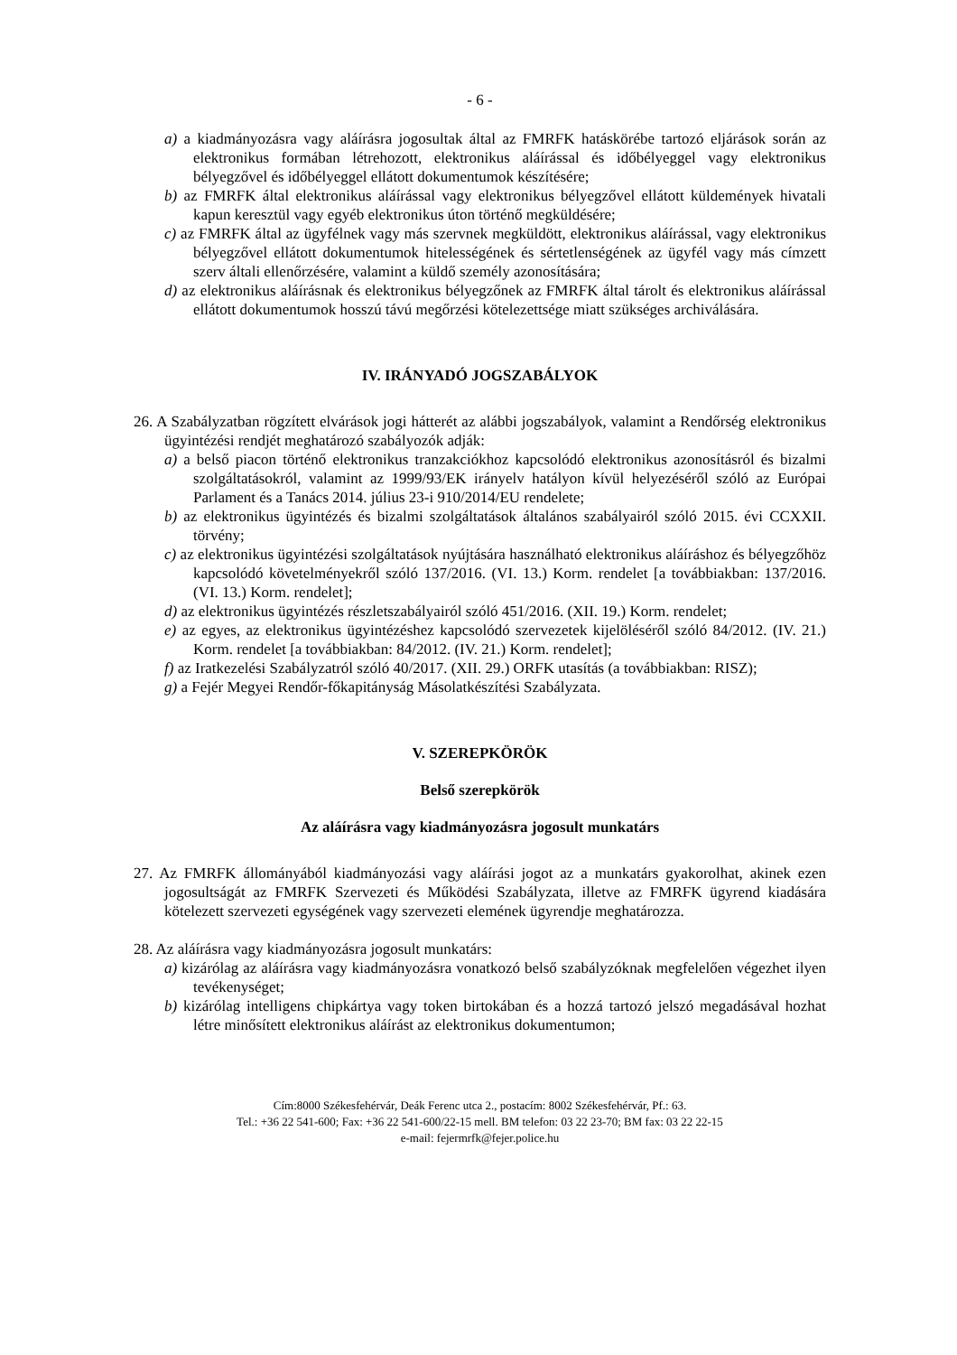- 6 -
a) a kiadmányozásra vagy aláírásra jogosultak által az FMRFK hatáskörébe tartozó eljárások során az elektronikus formában létrehozott, elektronikus aláírással és időbélyeggel vagy elektronikus bélyegzővel és időbélyeggel ellátott dokumentumok készítésére;
b) az FMRFK által elektronikus aláírással vagy elektronikus bélyegzővel ellátott küldemények hivatali kapun keresztül vagy egyéb elektronikus úton történő megküldésére;
c) az FMRFK által az ügyfélnek vagy más szervnek megküldött, elektronikus aláírással, vagy elektronikus bélyegzővel ellátott dokumentumok hitelességének és sértetlenségének az ügyfél vagy más címzett szerv általi ellenőrzésére, valamint a küldő személy azonosítására;
d) az elektronikus aláírásnak és elektronikus bélyegzőnek az FMRFK által tárolt és elektronikus aláírással ellátott dokumentumok hosszú távú megőrzési kötelezettsége miatt szükséges archiválására.
IV. IRÁNYADÓ JOGSZABÁLYOK
26. A Szabályzatban rögzített elvárások jogi hátterét az alábbi jogszabályok, valamint a Rendőrség elektronikus ügyintézési rendjét meghatározó szabályozók adják:
a) a belső piacon történő elektronikus tranzakciókhoz kapcsolódó elektronikus azonosításról és bizalmi szolgáltatásokról, valamint az 1999/93/EK irányelv hatályon kívül helyezéséről szóló az Európai Parlament és a Tanács 2014. július 23-i 910/2014/EU rendelete;
b) az elektronikus ügyintézés és bizalmi szolgáltatások általános szabályairól szóló 2015. évi CCXXII. törvény;
c) az elektronikus ügyintézési szolgáltatások nyújtására használható elektronikus aláíráshoz és bélyegzőhöz kapcsolódó követelményekről szóló 137/2016. (VI. 13.) Korm. rendelet [a továbbiakban: 137/2016. (VI. 13.) Korm. rendelet];
d) az elektronikus ügyintézés részletszabályairól szóló 451/2016. (XII. 19.) Korm. rendelet;
e) az egyes, az elektronikus ügyintézéshez kapcsolódó szervezetek kijelöléséről szóló 84/2012. (IV. 21.) Korm. rendelet [a továbbiakban: 84/2012. (IV. 21.) Korm. rendelet];
f) az Iratkezelési Szabályzatról szóló 40/2017. (XII. 29.) ORFK utasítás (a továbbiakban: RISZ);
g) a Fejér Megyei Rendőr-főkapitányság Másolatkészítési Szabályzata.
V. SZEREPKÖRÖK
Belső szerepkörök
Az aláírásra vagy kiadmányozásra jogosult munkatárs
27. Az FMRFK állományából kiadmányozási vagy aláírási jogot az a munkatárs gyakorolhat, akinek ezen jogosultságát az FMRFK Szervezeti és Működési Szabályzata, illetve az FMRFK ügyrend kiadására kötelezett szervezeti egységének vagy szervezeti elemének ügyrendje meghatározza.
28. Az aláírásra vagy kiadmányozásra jogosult munkatárs:
a) kizárólag az aláírásra vagy kiadmányozásra vonatkozó belső szabályzóknak megfelelően végezhet ilyen tevékenységet;
b) kizárólag intelligens chipkártya vagy token birtokában és a hozzá tartozó jelszó megadásával hozhat létre minősített elektronikus aláírást az elektronikus dokumentumon;
Cím:8000 Székesfehérvár, Deák Ferenc utca 2., postacím: 8002 Székesfehérvár, Pf.: 63.
Tel.: +36 22 541-600; Fax: +36 22 541-600/22-15 mell. BM telefon: 03 22 23-70; BM fax: 03 22 22-15
e-mail: fejermrfk@fejer.police.hu